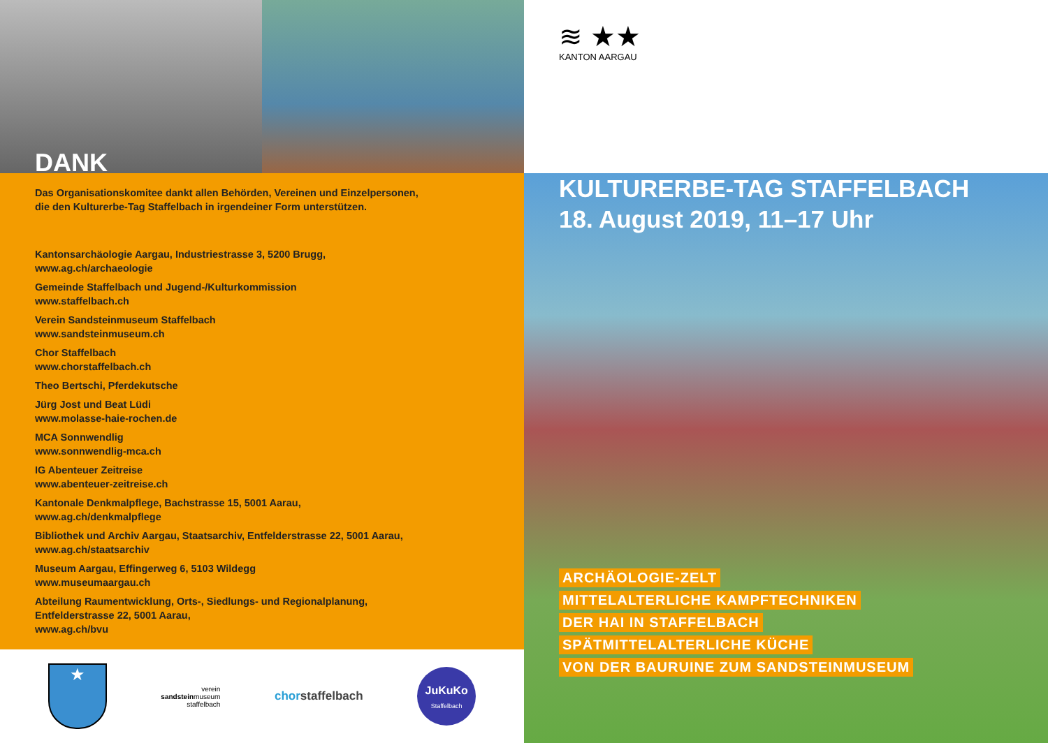DANK
Das Organisationskomitee dankt allen Behörden, Vereinen und Einzelpersonen,
die den Kulturerbe-Tag Staffelbach in irgendeiner Form unterstützen.
Kantonsarchäologie Aargau, Industriestrasse 3, 5200 Brugg,
www.ag.ch/archaeologie
Gemeinde Staffelbach und Jugend-/Kulturkommission
www.staffelbach.ch
Verein Sandsteinmuseum Staffelbach
www.sandsteinmuseum.ch
Chor Staffelbach
www.chorstaffelbach.ch
Theo Bertschi, Pferdekutsche
Jürg Jost und Beat Lüdi
www.molasse-haie-rochen.de
MCA Sonnwendlig
www.sonnwendlig-mca.ch
IG Abenteuer Zeitreise
www.abenteuer-zeitreise.ch
Kantonale Denkmalpflege, Bachstrasse 15, 5001 Aarau,
www.ag.ch/denkmalpflege
Bibliothek und Archiv Aargau, Staatsarchiv, Entfelderstrasse 22, 5001 Aarau,
www.ag.ch/staatsarchiv
Museum Aargau, Effingerweg 6, 5103 Wildegg
www.museumaargau.ch
Abteilung Raumentwicklung, Orts-, Siedlungs- und Regionalplanung,
Entfelderstrasse 22, 5001 Aarau,
www.ag.ch/bvu
★
verein
sandsteinmuseum
staffelbach
chor staffelbach
JuKuKo
Staffelbach
≋ ★★
KANTON AARGAU
KULTURERBE-TAG STAFFELBACH
18. August 2019, 11–17 Uhr
ARCHÄOLOGIE-ZELT
MITTELALTERLICHE KAMPFTECHNIKEN
DER HAI IN STAFFELBACH
SPÄTMITTELALTERLICHE KÜCHE
VON DER BAURUINE ZUM SANDSTEINMUSEUM